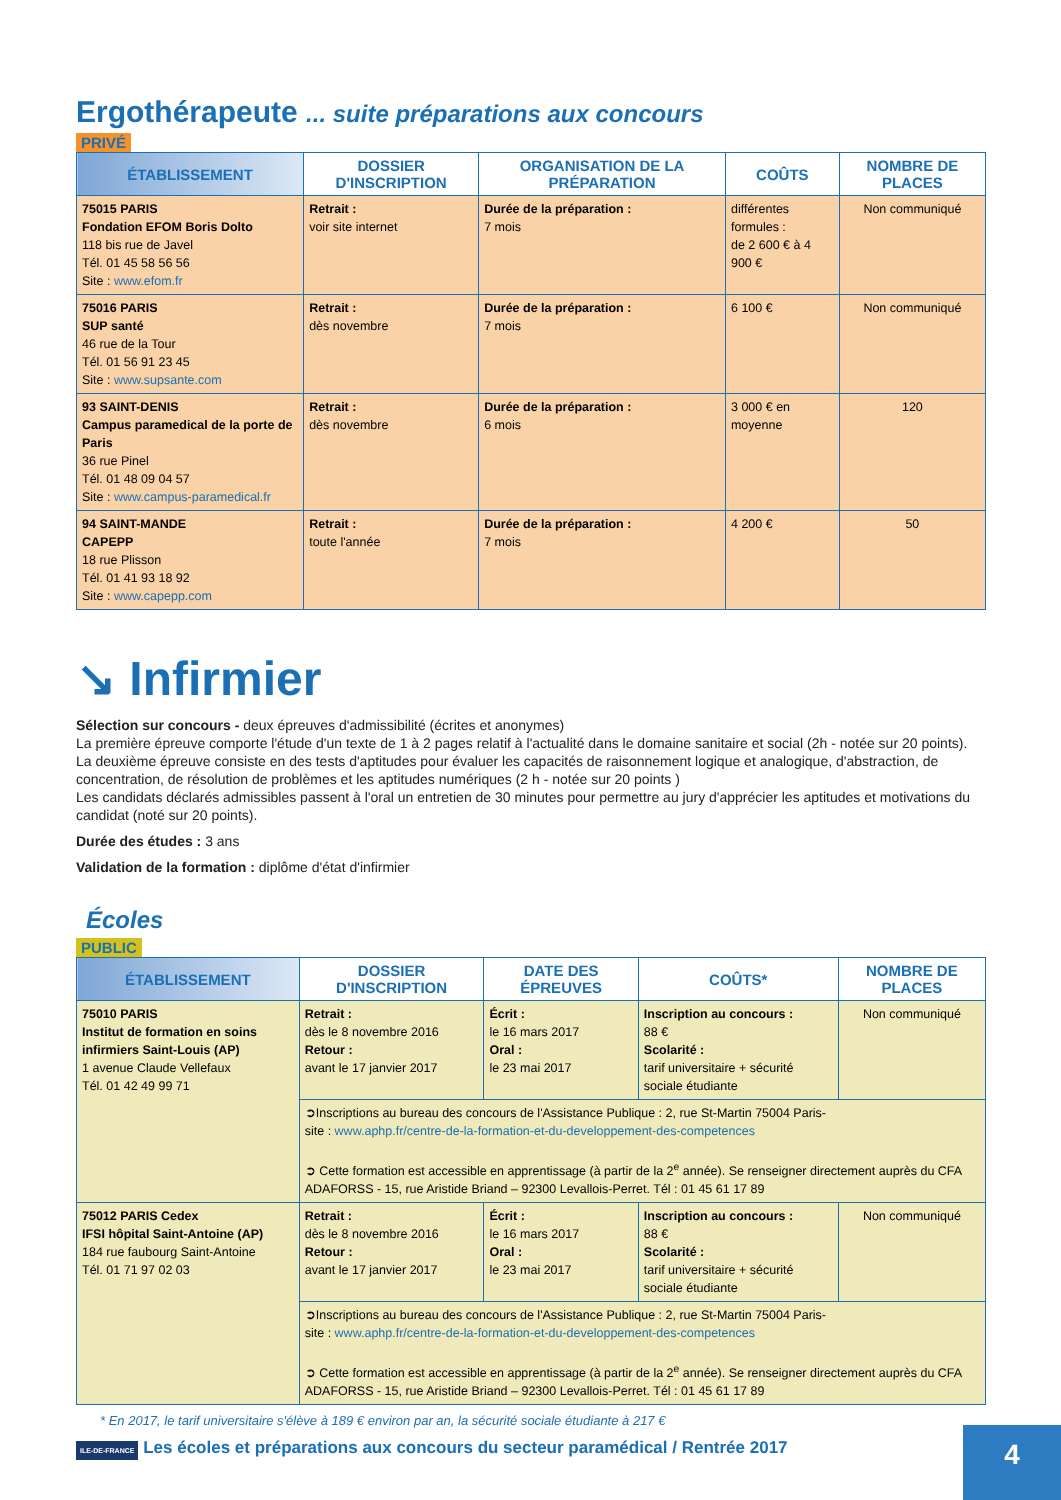Ergothérapeute ... suite préparations aux concours
PRIVÉ
| ÉTABLISSEMENT | DOSSIER D'INSCRIPTION | ORGANISATION DE LA PRÉPARATION | COÛTS | NOMBRE DE PLACES |
| --- | --- | --- | --- | --- |
| 75015 PARIS Fondation EFOM Boris Dolto 118 bis rue de Javel Tél. 01 45 58 56 56 Site : www.efom.fr | Retrait : voir site internet | Durée de la préparation : 7 mois | différentes formules : de 2 600 € à 4 900 € | Non communiqué |
| 75016 PARIS SUP santé 46 rue de la Tour Tél. 01 56 91 23 45 Site : www.supsante.com | Retrait : dès novembre | Durée de la préparation : 7 mois | 6 100 € | Non communiqué |
| 93 SAINT-DENIS Campus paramedical de la porte de Paris 36 rue Pinel Tél. 01 48 09 04 57 Site : www.campus-paramedical.fr | Retrait : dès novembre | Durée de la préparation : 6 mois | 3 000 € en moyenne | 120 |
| 94 SAINT-MANDE CAPEPP 18 rue Plisson Tél. 01 41 93 18 92 Site : www.capepp.com | Retrait : toute l'année | Durée de la préparation : 7 mois | 4 200 € | 50 |
↘ Infirmier
Sélection sur concours - deux épreuves d'admissibilité (écrites et anonymes)
La première épreuve comporte l'étude d'un texte de 1 à 2 pages relatif à l'actualité dans le domaine sanitaire et social (2h - notée sur 20 points).
La deuxième épreuve consiste en des tests d'aptitudes pour évaluer les capacités de raisonnement logique et analogique, d'abstraction, de concentration, de résolution de problèmes et les aptitudes numériques (2 h - notée sur 20 points )
Les candidats déclarés admissibles passent à l'oral un entretien de 30 minutes pour permettre au jury d'apprécier les aptitudes et motivations du candidat (noté sur 20 points).
Durée des études : 3 ans
Validation de la formation : diplôme d'état d'infirmier
Écoles
PUBLIC
| ÉTABLISSEMENT | DOSSIER D'INSCRIPTION | DATE DES ÉPREUVES | COÛTS* | NOMBRE DE PLACES |
| --- | --- | --- | --- | --- |
| 75010 PARIS Institut de formation en soins infirmiers Saint-Louis (AP) 1 avenue Claude Vellefaux Tél. 01 42 49 99 71 | Retrait : dès le 8 novembre 2016 Retour : avant le 17 janvier 2017 | Écrit : le 16 mars 2017 Oral : le 23 mai 2017 | Inscription au concours : 88 € Scolarité : tarif universitaire + sécurité sociale étudiante | Non communiqué |
| | ➲Inscriptions au bureau des concours de l'Assistance Publique : 2, rue St-Martin 75004 Paris- site : www.aphp.fr/centre-de-la-formation-et-du-developpement-des-competences ➲ Cette formation est accessible en apprentissage (à partir de la 2<sup>e</sup> année). Se renseigner directement auprès du CFA ADAFORSS - 15, rue Aristide Briand – 92300 Levallois-Perret. Tél : 01 45 61 17 89 | | | |
| 75012 PARIS Cedex IFSI hôpital Saint-Antoine (AP) 184 rue faubourg Saint-Antoine Tél. 01 71 97 02 03 | Retrait : dès le 8 novembre 2016 Retour : avant le 17 janvier 2017 | Écrit : le 16 mars 2017 Oral : le 23 mai 2017 | Inscription au concours : 88 € Scolarité : tarif universitaire + sécurité sociale étudiante | Non communiqué |
| | ➲Inscriptions au bureau des concours de l'Assistance Publique : 2, rue St-Martin 75004 Paris- site : www.aphp.fr/centre-de-la-formation-et-du-developpement-des-competences ➲ Cette formation est accessible en apprentissage (à partir de la 2<sup>e</sup> année). Se renseigner directement auprès du CFA ADAFORSS - 15, rue Aristide Briand – 92300 Levallois-Perret. Tél : 01 45 61 17 89 | | | |
* En 2017, le tarif universitaire s'élève à 189 € environ par an, la sécurité sociale étudiante à 217 €
ILE-DE-FRANCE Les écoles et préparations aux concours du secteur paramédical / Rentrée 2017
4